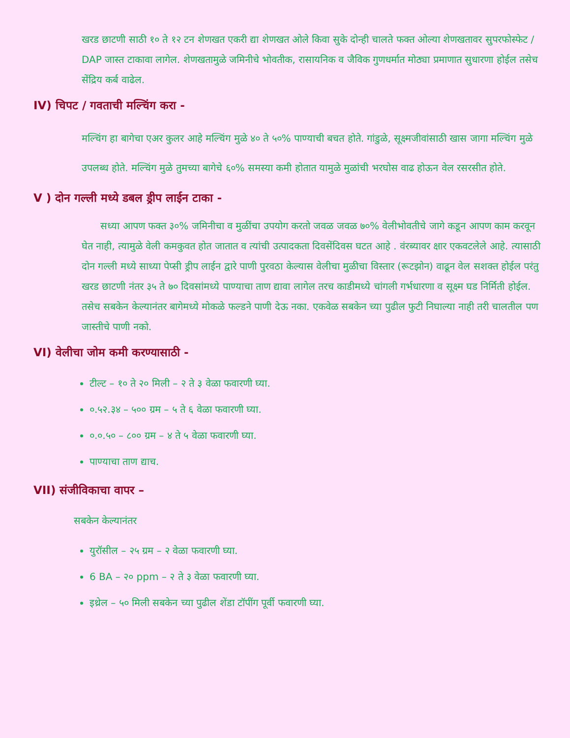खरड छाटणी साठी १० ते १२ टन शेणखत एकरी द्या शेणखत ओले किवा सुके दोन्ही चालते फक्त ओल्या शेणखतावर सुपरफोस्फेट / DAP जास्त टाकावा लागेल. शेणखतामुळे जमिनीचे भोवतीक, रासायनिक व जैविक गुणधर्मात मोठ्या प्रमाणात सुधारणा होईल तसेच सेंद्रिय कर्ब वाढेल.
IV) चिपट / गवताची मल्चिंग करा -
मल्चिंग हा बागेचा एअर कुलर आहे मल्चिंग मुळे ४० ते ५०% पाण्याची बचत होते. गांडुळे, सूक्ष्मजीवांसाठी खास जागा मल्चिंग मुळे उपलब्ध होते. मल्चिंग मुळे तुमच्या बागेचे ६०% समस्या कमी होतात यामुळे मुळांची भरघोस वाढ होऊन वेल रसरसीत होते.
V ) दोन गल्ली मध्ये डबल ड्रीप लाईन टाका -
सध्या आपण फक्त ३०% जमिनीचा व मुळींचा उपयोग करतो जवळ जवळ ७०% वेलीभोवतीचे जागे कडून आपण काम करवून घेत नाही, त्यामुळे वेली कमकुवत होत जातात व त्यांची उत्पादकता दिवसेंदिवस घटत आहे . वंरब्यावर क्षार एकवटलेले आहे. त्यासाठी दोन गल्ली मध्ये साध्या पेप्सी ड्रीप लाईन द्वारे पाणी पुरवठा केल्यास वेलीचा मुळीचा विस्तार (रूटझोन) वाढून वेल सशक्त होईल परंतु खरड छाटणी नंतर ३५ ते ७० दिवसांमध्ये पाण्याचा ताण द्यावा लागेल तरच काडीमध्ये चांगली गर्भधारणा व सूक्ष्म घड निर्मिती होईल. तसेच सबकेन केल्यानंतर बागेमध्ये मोकळे फल्डने पाणी देऊ नका. एकवेळ सबकेन च्या पुढील फुटी निघाल्या नाही तरी चालतील पण जास्तीचे पाणी नको.
VI) वेलीचा जोम कमी करण्यासाठी -
टील्ट – १० ते २० मिली – २ ते ३ वेळा फवारणी घ्या.
०.५२.३४ – ५०० ग्रम – ५ ते ६ वेळा फवारणी घ्या.
०.०.५० – ८०० ग्रम – ४ ते ५ वेळा फवारणी घ्या.
पाण्याचा ताण द्याच.
VII) संजीविकाचा वापर –
सबकेन केल्यानंतर
युरॉसील – २५ ग्रम – २ वेळा फवारणी घ्या.
6 BA – २० ppm – २ ते ३ वेळा फवारणी घ्या.
इथ्रेल – ५० मिली सबकेन च्या पुढील शेंडा टॉपींग पूर्वी फवारणी घ्या.